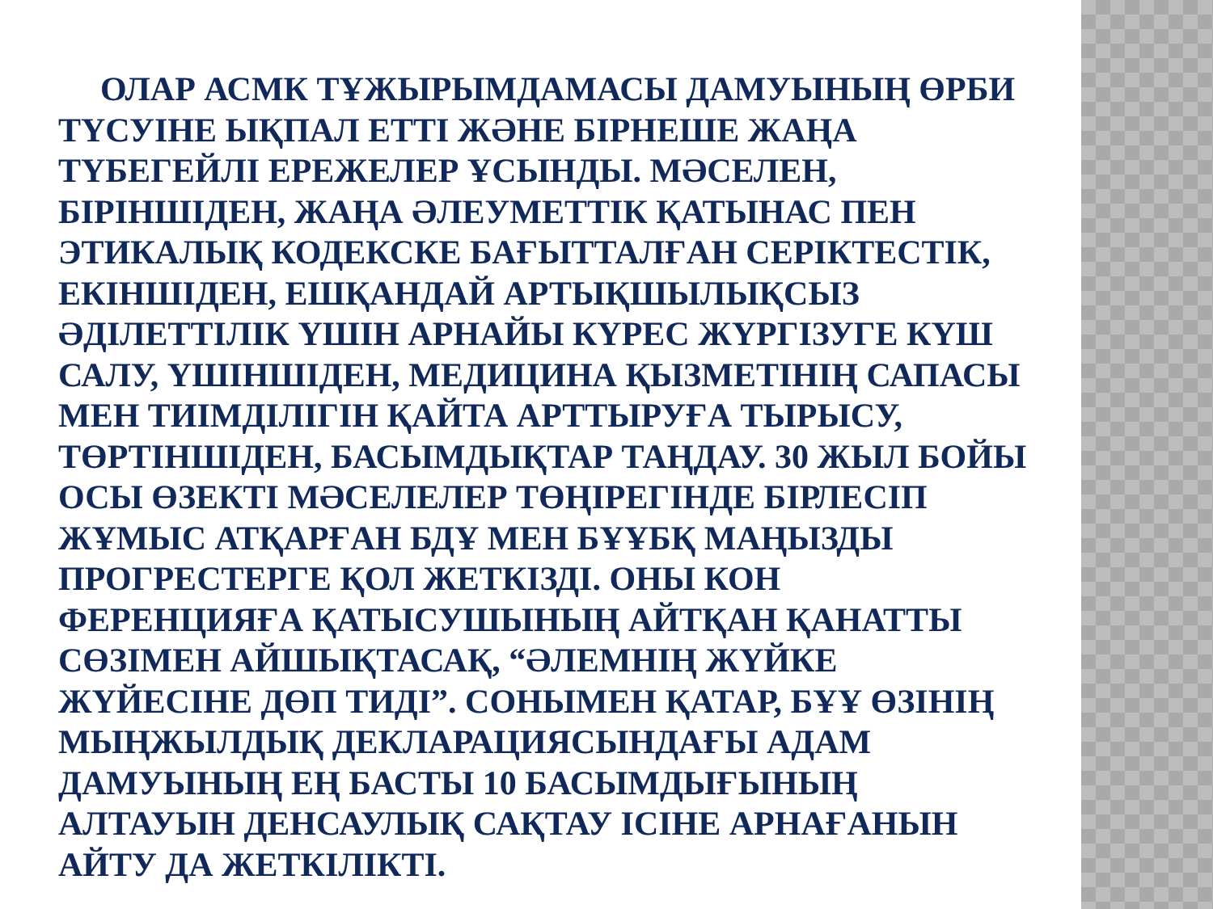ОЛАР АСМК ТҰЖЫРЫМДАМАСЫ ДАМУЫНЫҢ ӨРБИ ТҮСУІНЕ ЫҚПАЛ ЕТТІ ЖӘНЕ БІРНЕШЕ ЖАҢА ТҮБЕГЕЙЛІ ЕРЕЖЕЛЕР ҰСЫНДЫ. МӘСЕЛЕН, БІРІНШІДЕН, ЖАҢА ӘЛЕУМЕТТІК ҚАТЫНАС ПЕН ЭТИКАЛЫҚ КОДЕКСКЕ БАҒЫТТАЛҒАН СЕРІКТЕСТІК, ЕКІНШІДЕН, ЕШҚАНДАЙ АРТЫҚШЫЛЫҚСЫЗ ӘДІЛЕТТІЛІК ҮШІН АРНАЙЫ КҮРЕС ЖҮРГІЗУГЕ КҮШ САЛУ, ҮШІНШІДЕН, МЕДИЦИНА ҚЫЗМЕТІНІҢ САПАСЫ МЕН ТИІМДІЛІГІН ҚАЙТА АРТТЫРУҒА ТЫРЫСУ, ТӨРТІНШІДЕН, БАСЫМДЫҚТАР ТАҢДАУ. 30 ЖЫЛ БОЙЫ ОСЫ ӨЗЕКТІ МӘСЕЛЕЛЕР ТӨҢІРЕГІНДЕ БІРЛЕСІП ЖҰМЫС АТҚАРҒАН БДҰ МЕН БҰҰБҚ МАҢЫЗДЫ ПРОГРЕСТЕРГЕ ҚОЛ ЖЕТКІЗДІ. ОНЫ КОН ФЕРЕНЦИЯҒА ҚАТЫСУШЫНЫҢ АЙТҚАН ҚАНАТТЫ СӨЗІМЕН АЙШЫҚТАСАҚ, “ӘЛЕМНІҢ ЖҮЙКЕ ЖҮЙЕСІНЕ ДӨП ТИДІ”. СОНЫМЕН ҚАТАР, БҰҰ ӨЗІНІҢ МЫҢЖЫЛДЫҚ ДЕКЛАРАЦИЯСЫНДАҒЫ АДАМ ДАМУЫНЫҢ ЕҢ БАСТЫ 10 БАСЫМДЫҒЫНЫҢ АЛТАУЫН ДЕНСАУЛЫҚ САҚТАУ ІСІНЕ АРНАҒАНЫН АЙТУ ДА ЖЕТКІЛІКТІ.